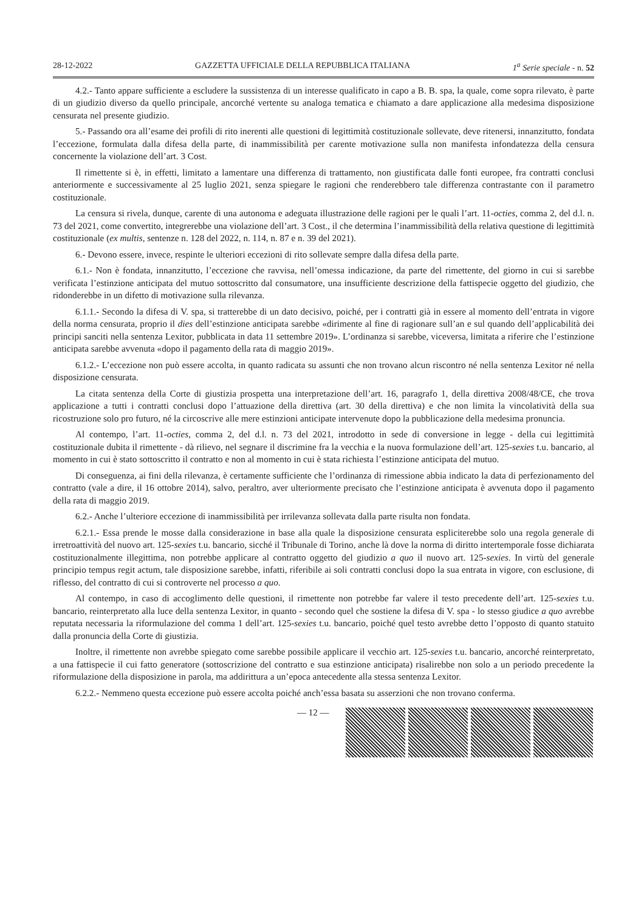28-12-2022 GAZZETTA UFFICIALE DELLA REPUBBLICA ITALIANA 1<sup>a</sup> Serie speciale - n. 52
4.2.- Tanto appare sufficiente a escludere la sussistenza di un interesse qualificato in capo a B. B. spa, la quale, come sopra rilevato, è parte di un giudizio diverso da quello principale, ancorché vertente su analoga tematica e chiamato a dare applicazione alla medesima disposizione censurata nel presente giudizio.
5.- Passando ora all’esame dei profili di rito inerenti alle questioni di legittimità costituzionale sollevate, deve ritenersi, innanzitutto, fondata l’eccezione, formulata dalla difesa della parte, di inammissibilità per carente motivazione sulla non manifesta infondatezza della censura concernente la violazione dell’art. 3 Cost.
Il rimettente si è, in effetti, limitato a lamentare una differenza di trattamento, non giustificata dalle fonti europee, fra contratti conclusi anteriormente e successivamente al 25 luglio 2021, senza spiegare le ragioni che renderebbero tale differenza contrastante con il parametro costituzionale.
La censura si rivela, dunque, carente di una autonoma e adeguata illustrazione delle ragioni per le quali l’art. 11-octies, comma 2, del d.l. n. 73 del 2021, come convertito, integrerebbe una violazione dell’art. 3 Cost., il che determina l’inammissibilità della relativa questione di legittimità costituzionale (ex multis, sentenze n. 128 del 2022, n. 114, n. 87 e n. 39 del 2021).
6.- Devono essere, invece, respinte le ulteriori eccezioni di rito sollevate sempre dalla difesa della parte.
6.1.- Non è fondata, innanzitutto, l’eccezione che ravvisa, nell’omessa indicazione, da parte del rimettente, del giorno in cui si sarebbe verificata l’estinzione anticipata del mutuo sottoscritto dal consumatore, una insufficiente descrizione della fattispecie oggetto del giudizio, che ridonderebbe in un difetto di motivazione sulla rilevanza.
6.1.1.- Secondo la difesa di V. spa, si tratterebbe di un dato decisivo, poiché, per i contratti già in essere al momento dell’entrata in vigore della norma censurata, proprio il dies dell’estinzione anticipata sarebbe «dirimente al fine di ragionare sull’an e sul quando dell’applicabilità dei principi sanciti nella sentenza Lexitor, pubblicata in data 11 settembre 2019». L’ordinanza si sarebbe, viceversa, limitata a riferire che l’estinzione anticipata sarebbe avvenuta «dopo il pagamento della rata di maggio 2019».
6.1.2.- L’eccezione non può essere accolta, in quanto radicata su assunti che non trovano alcun riscontro né nella sentenza Lexitor né nella disposizione censurata.
La citata sentenza della Corte di giustizia prospetta una interpretazione dell’art. 16, paragrafo 1, della direttiva 2008/48/CE, che trova applicazione a tutti i contratti conclusi dopo l’attuazione della direttiva (art. 30 della direttiva) e che non limita la vincolatività della sua ricostruzione solo pro futuro, né la circoscrive alle mere estinzioni anticipate intervenute dopo la pubblicazione della medesima pronuncia.
Al contempo, l’art. 11-octies, comma 2, del d.l. n. 73 del 2021, introdotto in sede di conversione in legge - della cui legittimità costituzionale dubita il rimettente - dà rilievo, nel segnare il discrimine fra la vecchia e la nuova formulazione dell’art. 125-sexies t.u. bancario, al momento in cui è stato sottoscritto il contratto e non al momento in cui è stata richiesta l’estinzione anticipata del mutuo.
Di conseguenza, ai fini della rilevanza, è certamente sufficiente che l’ordinanza di rimessione abbia indicato la data di perfezionamento del contratto (vale a dire, il 16 ottobre 2014), salvo, peraltro, aver ulteriormente precisato che l’estinzione anticipata è avvenuta dopo il pagamento della rata di maggio 2019.
6.2.- Anche l’ulteriore eccezione di inammissibilità per irrilevanza sollevata dalla parte risulta non fondata.
6.2.1.- Essa prende le mosse dalla considerazione in base alla quale la disposizione censurata espliciterebbe solo una regola generale di irretroattività del nuovo art. 125-sexies t.u. bancario, sicché il Tribunale di Torino, anche là dove la norma di diritto intertemporale fosse dichiarata costituzionalmente illegittima, non potrebbe applicare al contratto oggetto del giudizio a quo il nuovo art. 125-sexies. In virtù del generale principio tempus regit actum, tale disposizione sarebbe, infatti, riferibile ai soli contratti conclusi dopo la sua entrata in vigore, con esclusione, di riflesso, del contratto di cui si controverte nel processo a quo.
Al contempo, in caso di accoglimento delle questioni, il rimettente non potrebbe far valere il testo precedente dell’art. 125-sexies t.u. bancario, reinterpretato alla luce della sentenza Lexitor, in quanto - secondo quel che sostiene la difesa di V. spa - lo stesso giudice a quo avrebbe reputata necessaria la riformulazione del comma 1 dell’art. 125-sexies t.u. bancario, poiché quel testo avrebbe detto l’opposto di quanto statuito dalla pronuncia della Corte di giustizia.
Inoltre, il rimettente non avrebbe spiegato come sarebbe possibile applicare il vecchio art. 125-sexies t.u. bancario, ancorché reinterpretato, a una fattispecie il cui fatto generatore (sottoscrizione del contratto e sua estinzione anticipata) risalirebbe non solo a un periodo precedente la riformulazione della disposizione in parola, ma addirittura a un’epoca antecedente alla stessa sentenza Lexitor.
6.2.2.- Nemmeno questa eccezione può essere accolta poiché anch’essa basata su asserzioni che non trovano conferma.
— 12 —